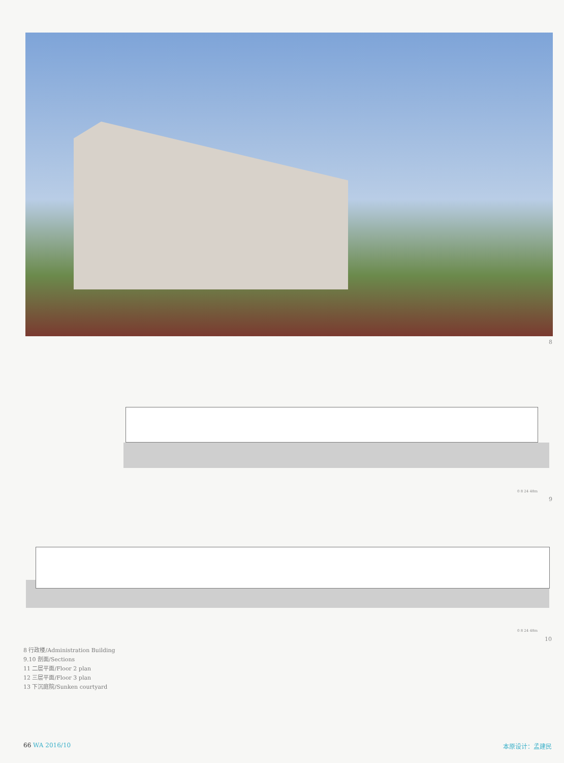8
0 8 24 48m
9
0 8 24 48m
10
8 行政楼/Administration Building
9.10 剖面/Sections
11 二层平面/Floor 2 plan
12 三层平面/Floor 3 plan
13 下沉庭院/Sunken courtyard
66 WA 2016/10 本原设计：孟建民